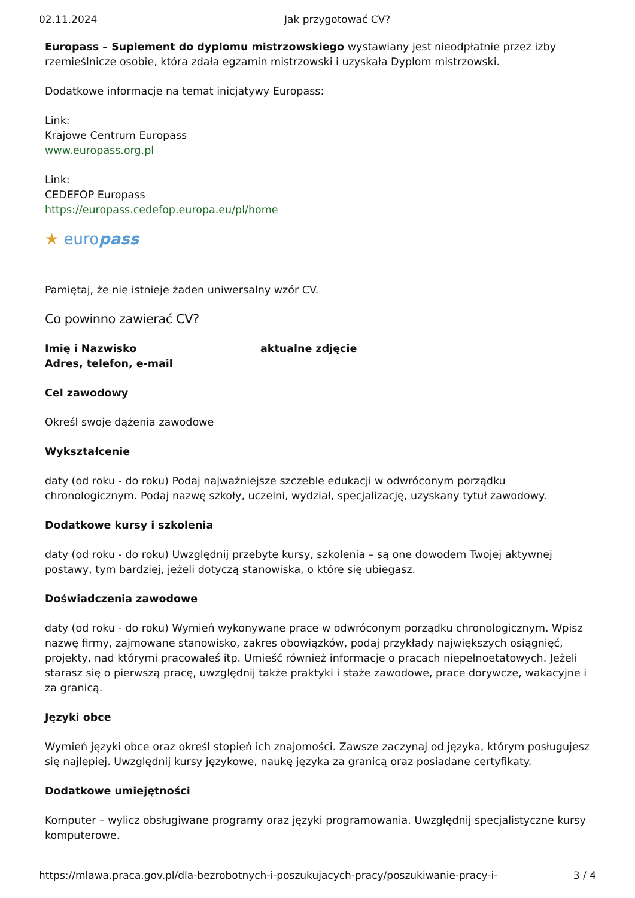02.11.2024 Jak przygotować CV?
Europass – Suplement do dyplomu mistrzowskiego wystawiany jest nieodpłatnie przez izby rzemieślnicze osobie, która zdała egzamin mistrzowski i uzyskała Dyplom mistrzowski.
Dodatkowe informacje na temat inicjatywy Europass:
Link:
Krajowe Centrum Europass
www.europass.org.pl
Link:
CEDEFOP Europass
https://europass.cedefop.europa.eu/pl/home
★ europass
Pamiętaj, że nie istnieje żaden uniwersalny wzór CV.
Co powinno zawierać CV?
Imię i Nazwisko aktualne zdjęcie
Adres, telefon, e-mail
Cel zawodowy
Określ swoje dążenia zawodowe
Wykształcenie
daty (od roku - do roku) Podaj najważniejsze szczeble edukacji w odwróconym porządku chronologicznym. Podaj nazwę szkoły, uczelni, wydział, specjalizację, uzyskany tytuł zawodowy.
Dodatkowe kursy i szkolenia
daty (od roku - do roku) Uwzględnij przebyte kursy, szkolenia – są one dowodem Twojej aktywnej postawy, tym bardziej, jeżeli dotyczą stanowiska, o które się ubiegasz.
Doświadczenia zawodowe
daty (od roku - do roku) Wymień wykonywane prace w odwróconym porządku chronologicznym. Wpisz nazwę firmy, zajmowane stanowisko, zakres obowiązków, podaj przykłady największych osiągnięć, projekty, nad którymi pracowałeś itp. Umieść również informacje o pracach niepełnoetatowych. Jeżeli starasz się o pierwszą pracę, uwzględnij także praktyki i staże zawodowe, prace dorywcze, wakacyjne i za granicą.
Języki obce
Wymień języki obce oraz określ stopień ich znajomości. Zawsze zaczynaj od języka, którym posługujesz się najlepiej. Uwzględnij kursy językowe, naukę języka za granicą oraz posiadane certyfikaty.
Dodatkowe umiejętności
Komputer – wylicz obsługiwane programy oraz języki programowania. Uwzględnij specjalistyczne kursy komputerowe.
https://mlawa.praca.gov.pl/dla-bezrobotnych-i-poszukujacych-pracy/poszukiwanie-pracy-i- 3 / 4